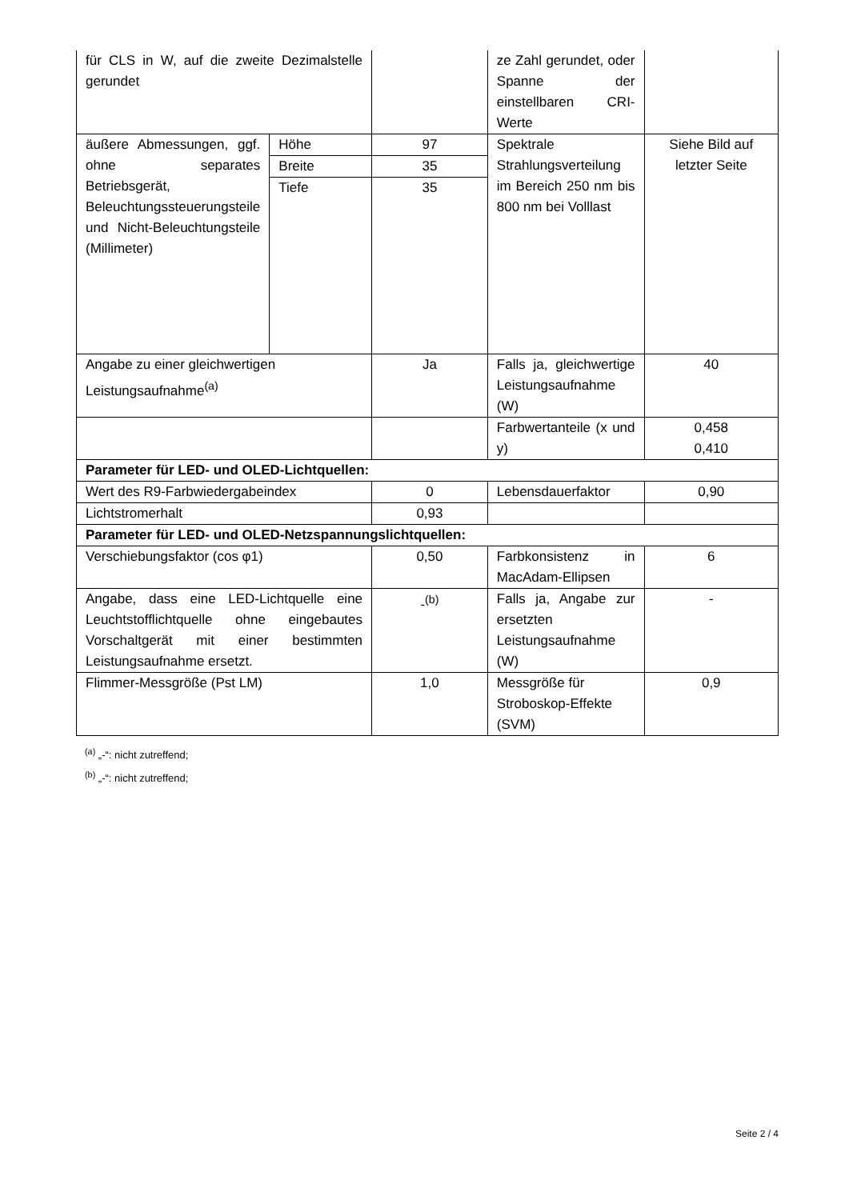| für CLS in W, auf die zweite Dezimalstelle gerundet | | | ze Zahl gerundet, oder Spanne der einstellbaren CRI-Werte | |
| äußere Abmessungen, ggf. ohne separates Betriebsgerät, Beleuchtungssteuerungsteile und Nicht-Beleuchtungsteile (Millimeter) | Höhe | 97 | Spektrale Strahlungsverteilung im Bereich 250 nm bis 800 nm bei Volllast | Siehe Bild auf letzter Seite |
| | Breite | 35 | | |
| | Tiefe | 35 | | |
| Angabe zu einer gleichwertigen Leistungsaufnahme<sup>(a)</sup> | | Ja | Falls ja, gleichwertige Leistungsaufnahme (W) | 40 |
| | | | Farbwertanteile (x und y) | 0,458 0,410 |
| Parameter für LED- und OLED-Lichtquellen: | | | | |
| Wert des R9-Farbwiedergabeindex | | 0 | Lebensdauerfaktor | 0,90 |
| Lichtstromerhalt | | 0,93 | | |
| Parameter für LED- und OLED-Netzspannungslichtquellen: | | | | |
| Verschiebungsfaktor (cos φ1) | | 0,50 | Farbkonsistenz in MacAdam-Ellipsen | 6 |
| Angabe, dass eine LED-Lichtquelle eine Leuchtstofflichtquelle ohne eingebautes Vorschaltgerät mit einer bestimmten Leistungsaufnahme ersetzt. | | -<sup>(b)</sup> | Falls ja, Angabe zur ersetzten Leistungsaufnahme (W) | - |
| Flimmer-Messgröße (Pst LM) | | 1,0 | Messgröße für Stroboskop-Effekte (SVM) | 0,9 |
<sup>(a)</sup> „-“: nicht zutreffend;
<sup>(b)</sup> „-“: nicht zutreffend;
Seite 2 / 4